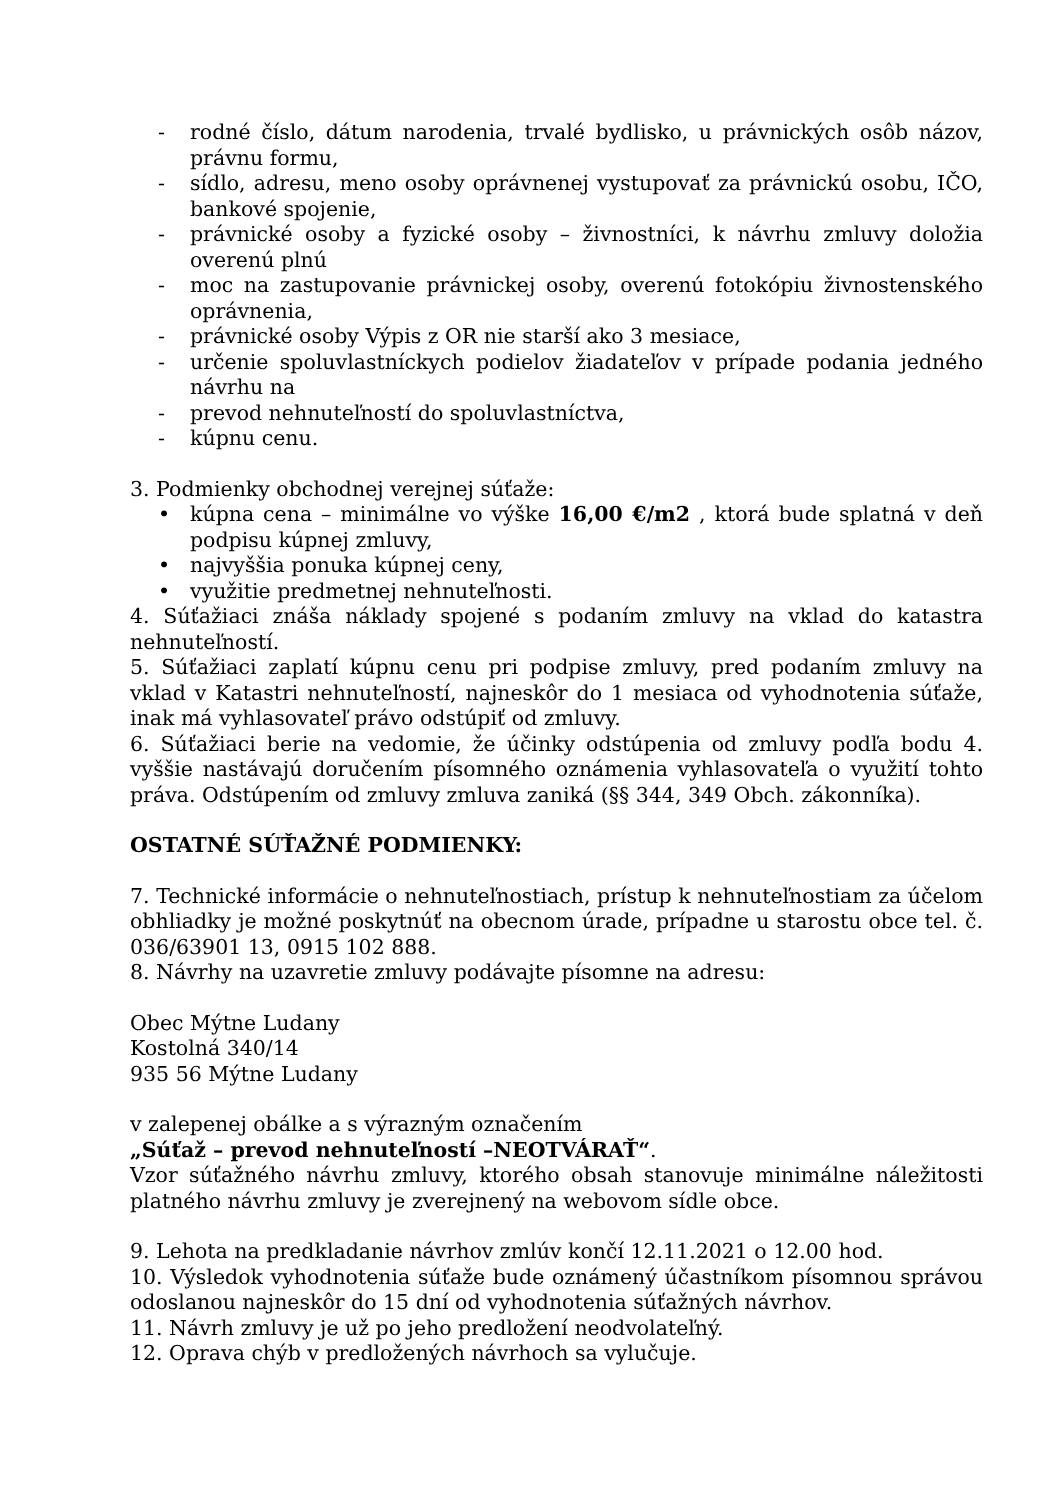- rodné číslo, dátum narodenia, trvalé bydlisko, u právnických osôb názov, právnu formu,
- sídlo, adresu, meno osoby oprávnenej vystupovať za právnickú osobu, IČO, bankové spojenie,
- právnické osoby a fyzické osoby – živnostníci, k návrhu zmluvy doložia overenú plnú
- moc na zastupovanie právnickej osoby, overenú fotokópiu živnostenského oprávnenia,
- právnické osoby Výpis z OR nie starší ako 3 mesiace,
- určenie spoluvlastníckych podielov žiadateľov v prípade podania jedného návrhu na
- prevod nehnuteľností do spoluvlastníctva,
- kúpnu cenu.
3. Podmienky obchodnej verejnej súťaže:
• kúpna cena – minimálne vo výške 16,00 €/m2 , ktorá bude splatná v deň podpisu kúpnej zmluvy,
• najvyššia ponuka kúpnej ceny,
• využitie predmetnej nehnuteľnosti.
4. Súťažiaci znáša náklady spojené s podaním zmluvy na vklad do katastra nehnuteľností.
5. Súťažiaci zaplatí kúpnu cenu pri podpise zmluvy, pred podaním zmluvy na vklad v Katastri nehnuteľností, najneskôr do 1 mesiaca od vyhodnotenia súťaže, inak má vyhlasovateľ právo odstúpiť od zmluvy.
6. Súťažiaci berie na vedomie, že účinky odstúpenia od zmluvy podľa bodu 4. vyššie nastávajú doručením písomného oznámenia vyhlasovateľa o využití tohto práva. Odstúpením od zmluvy zmluva zaniká (§§ 344, 349 Obch. zákonníka).
OSTATNÉ SÚŤAŽNÉ PODMIENKY:
7. Technické informácie o nehnuteľnostiach, prístup k nehnuteľnostiam za účelom obhliadky je možné poskytnúť na obecnom úrade, prípadne u starostu obce tel. č. 036/63901 13, 0915 102 888.
8. Návrhy na uzavretie zmluvy podávajte písomne na adresu:
Obec Mýtne Ludany
Kostolná 340/14
935 56 Mýtne Ludany
v zalepenej obálke a s výrazným označením
„Súťaž – prevod nehnuteľností –NEOTVÁRAŤ“.
Vzor súťažného návrhu zmluvy, ktorého obsah stanovuje minimálne náležitosti platného návrhu zmluvy je zverejnený na webovom sídle obce.
9. Lehota na predkladanie návrhov zmlúv končí 12.11.2021 o 12.00 hod.
10. Výsledok vyhodnotenia súťaže bude oznámený účastníkom písomnou správou odoslanou najneskôr do 15 dní od vyhodnotenia súťažných návrhov.
11. Návrh zmluvy je už po jeho predložení neodvolateľný.
12. Oprava chýb v predložených návrhoch sa vylučuje.